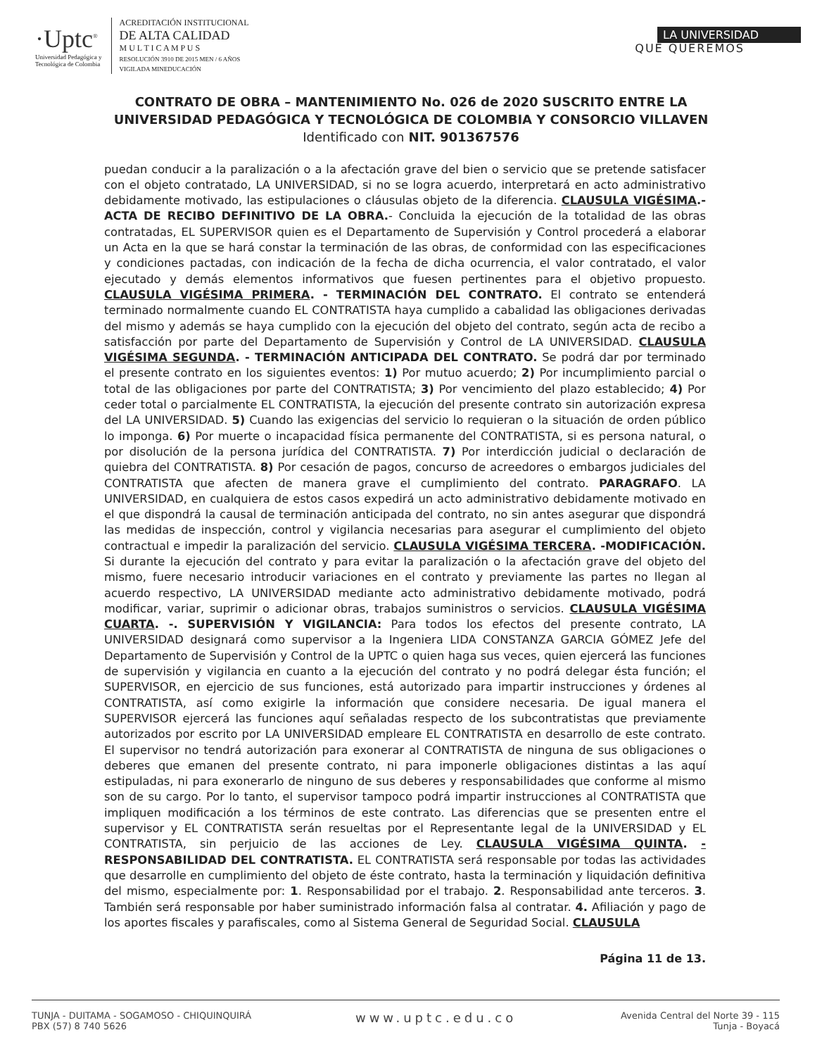·Uptc<sup>®</sup>
Universidad Pedagógica y
Tecnológica de Colombia
ACREDITACIÓN INSTITUCIONAL
DE ALTA CALIDAD
M U L T I C A M P U S
RESOLUCIÓN 3910 DE 2015 MEN / 6 AÑOS
VIGILADA MINEDUCACIÓN
LA UNIVERSIDAD
QUE QUEREMOS
CONTRATO DE OBRA – MANTENIMIENTO No. 026 de 2020 SUSCRITO ENTRE LA UNIVERSIDAD PEDAGÓGICA Y TECNOLÓGICA DE COLOMBIA Y CONSORCIO VILLAVEN Identificado con NIT. 901367576
puedan conducir a la paralización o a la afectación grave del bien o servicio que se pretende satisfacer con el objeto contratado, LA UNIVERSIDAD, si no se logra acuerdo, interpretará en acto administrativo debidamente motivado, las estipulaciones o cláusulas objeto de la diferencia. CLAUSULA VIGÉSIMA.- ACTA DE RECIBO DEFINITIVO DE LA OBRA.- Concluida la ejecución de la totalidad de las obras contratadas, EL SUPERVISOR quien es el Departamento de Supervisión y Control procederá a elaborar un Acta en la que se hará constar la terminación de las obras, de conformidad con las especificaciones y condiciones pactadas, con indicación de la fecha de dicha ocurrencia, el valor contratado, el valor ejecutado y demás elementos informativos que fuesen pertinentes para el objetivo propuesto. CLAUSULA VIGÉSIMA PRIMERA. - TERMINACIÓN DEL CONTRATO. El contrato se entenderá terminado normalmente cuando EL CONTRATISTA haya cumplido a cabalidad las obligaciones derivadas del mismo y además se haya cumplido con la ejecución del objeto del contrato, según acta de recibo a satisfacción por parte del Departamento de Supervisión y Control de LA UNIVERSIDAD. CLAUSULA VIGÉSIMA SEGUNDA. - TERMINACIÓN ANTICIPADA DEL CONTRATO. Se podrá dar por terminado el presente contrato en los siguientes eventos: 1) Por mutuo acuerdo; 2) Por incumplimiento parcial o total de las obligaciones por parte del CONTRATISTA; 3) Por vencimiento del plazo establecido; 4) Por ceder total o parcialmente EL CONTRATISTA, la ejecución del presente contrato sin autorización expresa del LA UNIVERSIDAD. 5) Cuando las exigencias del servicio lo requieran o la situación de orden público lo imponga. 6) Por muerte o incapacidad física permanente del CONTRATISTA, si es persona natural, o por disolución de la persona jurídica del CONTRATISTA. 7) Por interdicción judicial o declaración de quiebra del CONTRATISTA. 8) Por cesación de pagos, concurso de acreedores o embargos judiciales del CONTRATISTA que afecten de manera grave el cumplimiento del contrato. PARAGRAFO. LA UNIVERSIDAD, en cualquiera de estos casos expedirá un acto administrativo debidamente motivado en el que dispondrá la causal de terminación anticipada del contrato, no sin antes asegurar que dispondrá las medidas de inspección, control y vigilancia necesarias para asegurar el cumplimiento del objeto contractual e impedir la paralización del servicio. CLAUSULA VIGÉSIMA TERCERA. -MODIFICACIÓN. Si durante la ejecución del contrato y para evitar la paralización o la afectación grave del objeto del mismo, fuere necesario introducir variaciones en el contrato y previamente las partes no llegan al acuerdo respectivo, LA UNIVERSIDAD mediante acto administrativo debidamente motivado, podrá modificar, variar, suprimir o adicionar obras, trabajos suministros o servicios. CLAUSULA VIGÉSIMA CUARTA. -. SUPERVISIÓN Y VIGILANCIA: Para todos los efectos del presente contrato, LA UNIVERSIDAD designará como supervisor a la Ingeniera LIDA CONSTANZA GARCIA GÓMEZ Jefe del Departamento de Supervisión y Control de la UPTC o quien haga sus veces, quien ejercerá las funciones de supervisión y vigilancia en cuanto a la ejecución del contrato y no podrá delegar ésta función; el SUPERVISOR, en ejercicio de sus funciones, está autorizado para impartir instrucciones y órdenes al CONTRATISTA, así como exigirle la información que considere necesaria. De igual manera el SUPERVISOR ejercerá las funciones aquí señaladas respecto de los subcontratistas que previamente autorizados por escrito por LA UNIVERSIDAD empleare EL CONTRATISTA en desarrollo de este contrato. El supervisor no tendrá autorización para exonerar al CONTRATISTA de ninguna de sus obligaciones o deberes que emanen del presente contrato, ni para imponerle obligaciones distintas a las aquí estipuladas, ni para exonerarlo de ninguno de sus deberes y responsabilidades que conforme al mismo son de su cargo. Por lo tanto, el supervisor tampoco podrá impartir instrucciones al CONTRATISTA que impliquen modificación a los términos de este contrato. Las diferencias que se presenten entre el supervisor y EL CONTRATISTA serán resueltas por el Representante legal de la UNIVERSIDAD y EL CONTRATISTA, sin perjuicio de las acciones de Ley. CLAUSULA VIGÉSIMA QUINTA. - RESPONSABILIDAD DEL CONTRATISTA. EL CONTRATISTA será responsable por todas las actividades que desarrolle en cumplimiento del objeto de éste contrato, hasta la terminación y liquidación definitiva del mismo, especialmente por: 1. Responsabilidad por el trabajo. 2. Responsabilidad ante terceros. 3. También será responsable por haber suministrado información falsa al contratar. 4. Afiliación y pago de los aportes fiscales y parafiscales, como al Sistema General de Seguridad Social. CLAUSULA
Página 11 de 13.
TUNJA - DUITAMA - SOGAMOSO - CHIQUINQUIRÁ
PBX (57) 8 740 5626
www.uptc.edu.co
Avenida Central del Norte 39 - 115
Tunja - Boyacá